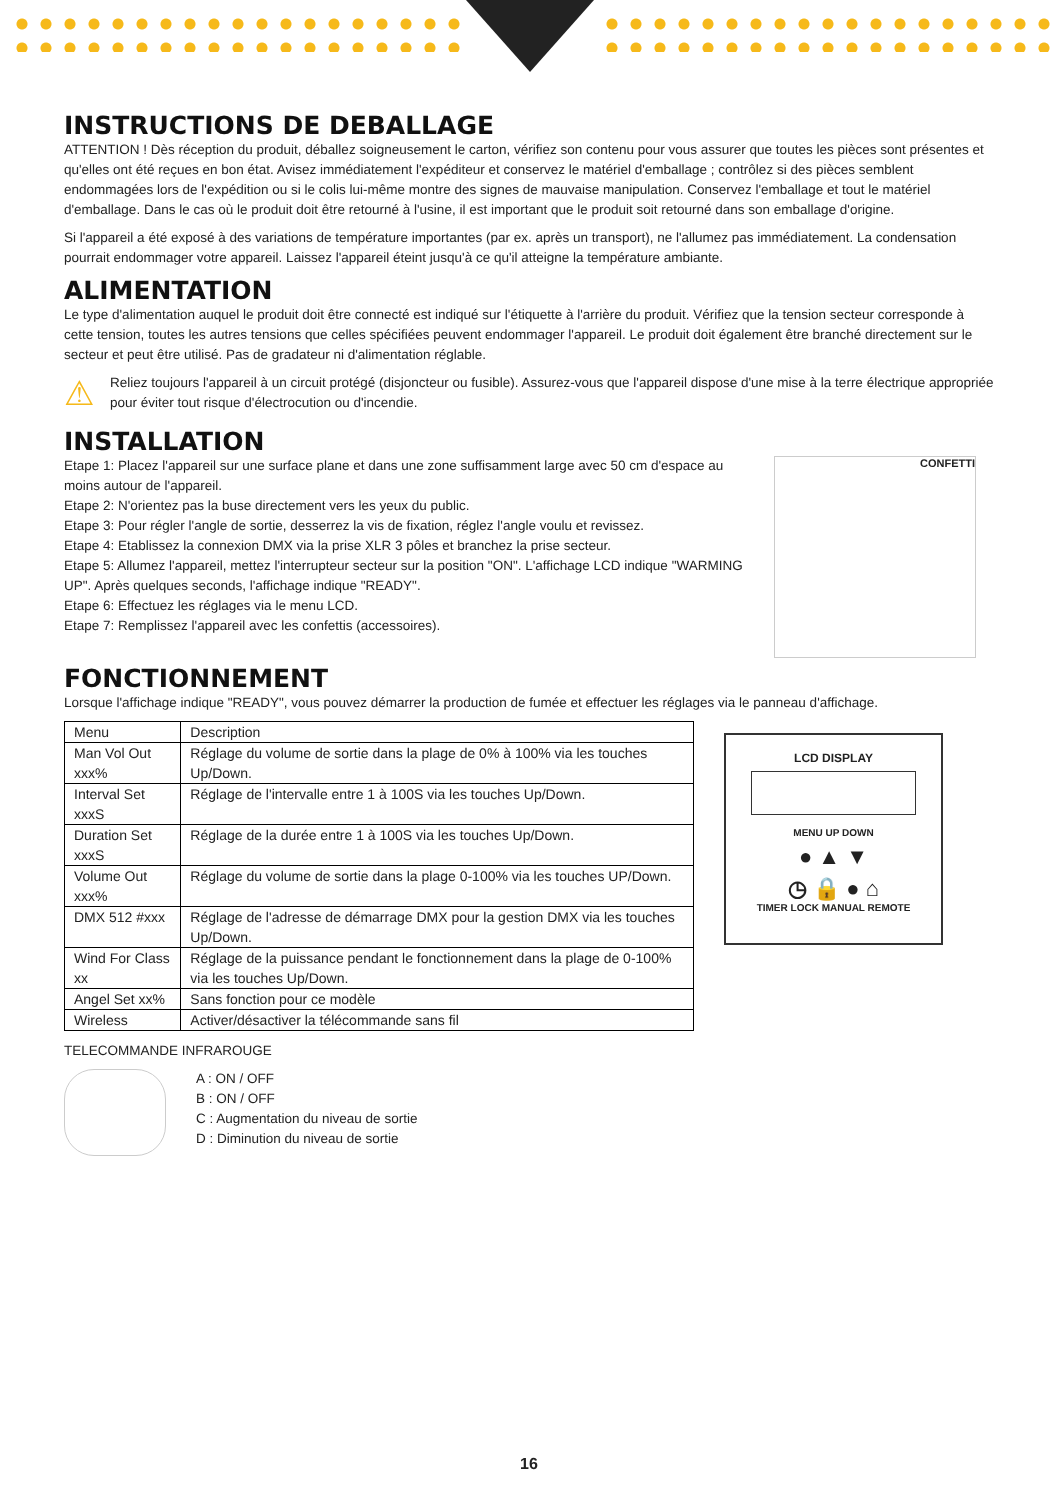INSTRUCTIONS DE DEBALLAGE
ATTENTION ! Dès réception du produit, déballez soigneusement le carton, vérifiez son contenu pour vous assurer que toutes les pièces sont présentes et qu'elles ont été reçues en bon état. Avisez immédiatement l'expéditeur et conservez le matériel d'emballage ; contrôlez si des pièces semblent endommagées lors de l'expédition ou si le colis lui-même montre des signes de mauvaise manipulation. Conservez l'emballage et tout le matériel d'emballage. Dans le cas où le produit doit être retourné à l'usine, il est important que le produit soit retourné dans son emballage d'origine.
Si l'appareil a été exposé à des variations de température importantes (par ex. après un transport), ne l'allumez pas immédiatement. La condensation pourrait endommager votre appareil. Laissez l'appareil éteint jusqu'à ce qu'il atteigne la température ambiante.
ALIMENTATION
Le type d'alimentation auquel le produit doit être connecté est indiqué sur l'étiquette à l'arrière du produit. Vérifiez que la tension secteur corresponde à cette tension, toutes les autres tensions que celles spécifiées peuvent endommager l'appareil. Le produit doit également être branché directement sur le secteur et peut être utilisé. Pas de gradateur ni d'alimentation réglable.
⚠
Reliez toujours l'appareil à un circuit protégé (disjoncteur ou fusible). Assurez-vous que l'appareil dispose d'une mise à la terre électrique appropriée pour éviter tout risque d'électrocution ou d'incendie.
INSTALLATION
Etape 1: Placez l'appareil sur une surface plane et dans une zone suffisamment large avec 50 cm d'espace au moins autour de l'appareil.
Etape 2: N'orientez pas la buse directement vers les yeux du public.
Etape 3: Pour régler l'angle de sortie, desserrez la vis de fixation, réglez l'angle voulu et revissez.
Etape 4: Etablissez la connexion DMX via la prise XLR 3 pôles et branchez la prise secteur.
Etape 5: Allumez l'appareil, mettez l'interrupteur secteur sur la position "ON". L'affichage LCD indique "WARMING UP". Après quelques seconds, l'affichage indique "READY".
Etape 6: Effectuez les réglages via le menu LCD.
Etape 7: Remplissez l'appareil avec les confettis (accessoires).
CONFETTI
FONCTIONNEMENT
Lorsque l'affichage indique "READY", vous pouvez démarrer la production de fumée et effectuer les réglages via le panneau d'affichage.
| Menu | Description |
| --- | --- |
| Man Vol Out xxx% | Réglage du volume de sortie dans la plage de 0% à 100% via les touches Up/Down. |
| Interval Set xxxS | Réglage de l'intervalle entre 1 à 100S via les touches Up/Down. |
| Duration Set xxxS | Réglage de la durée entre 1 à 100S via les touches Up/Down. |
| Volume Out xxx% | Réglage du volume de sortie dans la plage 0-100% via les touches UP/Down. |
| DMX 512 #xxx | Réglage de l'adresse de démarrage DMX pour la gestion DMX via les touches Up/Down. |
| Wind For Class xx | Réglage de la puissance pendant le fonctionnement dans la plage de 0-100% via les touches Up/Down. |
| Angel Set xx% | Sans fonction pour ce modèle |
| Wireless | Activer/désactiver la télécommande sans fil |
LCD DISPLAY
MENU UP DOWN
● ▲ ▼
◷ 🔒 ● ⌂
TIMER LOCK MANUAL REMOTE
TELECOMMANDE INFRAROUGE
A : ON / OFF
B : ON / OFF
C : Augmentation du niveau de sortie
D : Diminution du niveau de sortie
16